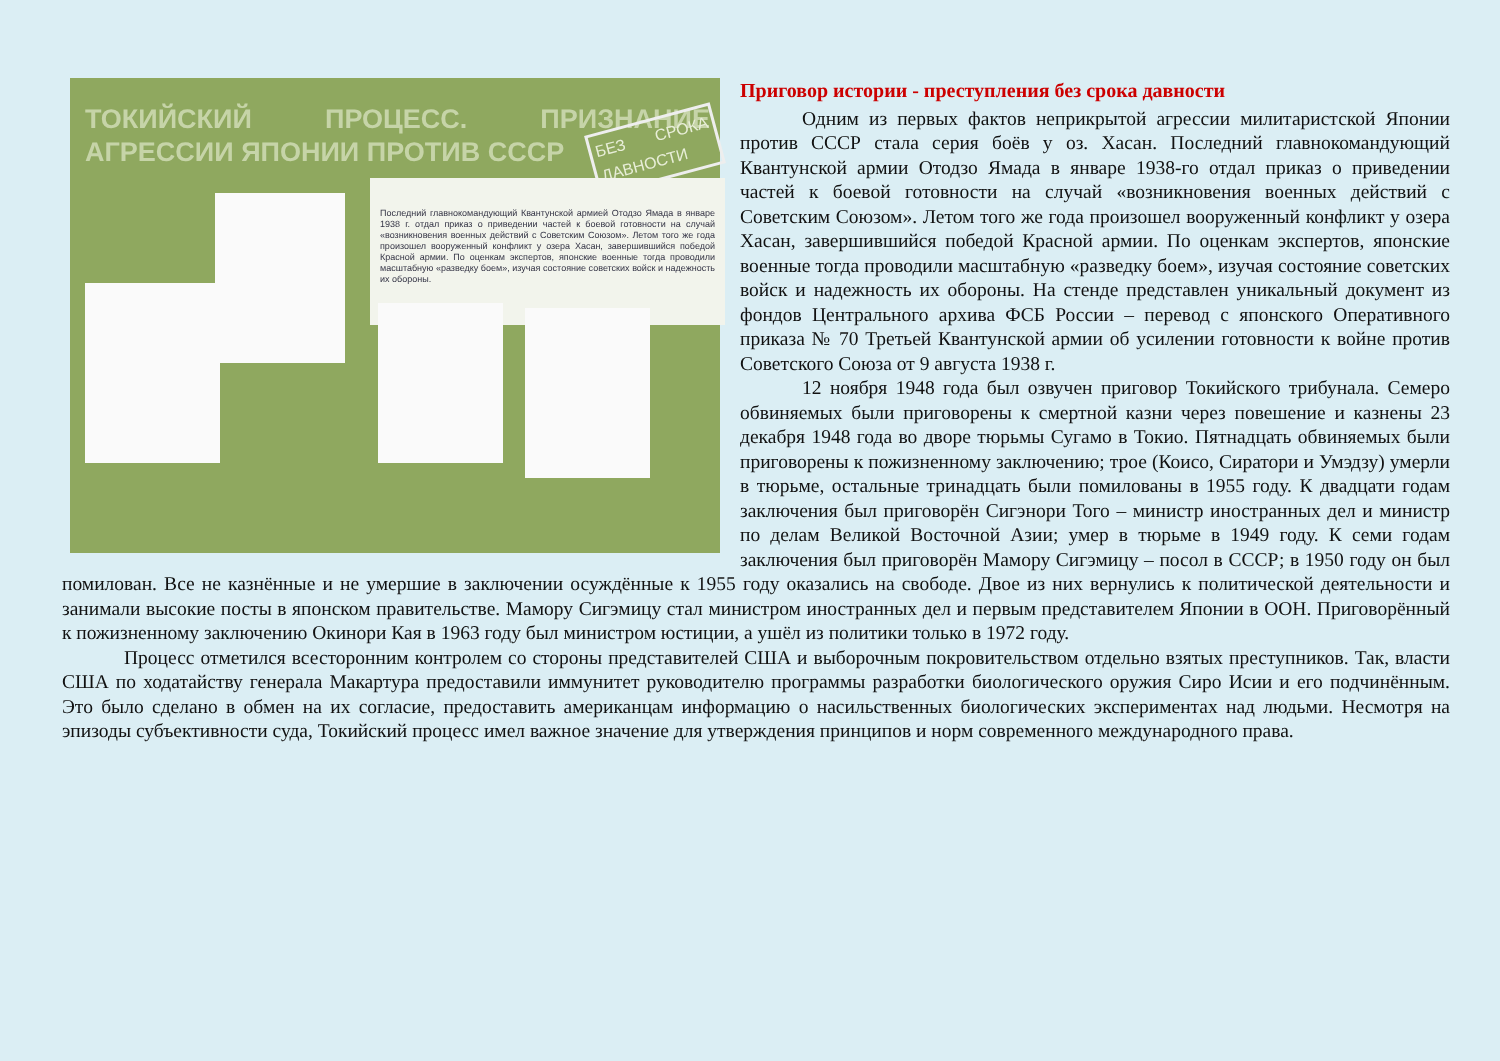ТОКИЙСКИЙ ПРОЦЕСС. ПРИЗНАНИЕ АГРЕССИИ ЯПОНИИ ПРОТИВ СССР
БЕЗ СРОКА ДАВНОСТИ
Последний главнокомандующий Квантунской армией Отодзо Ямада в январе 1938 г. отдал приказ о приведении частей к боевой готовности на случай «возникновения военных действий с Советским Союзом». Летом того же года произошел вооруженный конфликт у озера Хасан, завершившийся победой Красной армии. По оценкам экспертов, японские военные тогда проводили масштабную «разведку боем», изучая состояние советских войск и надежность их обороны.
Приговор истории - преступления без срока давности
Одним из первых фактов неприкрытой агрессии милитаристской Японии против СССР стала серия боёв у оз. Хасан. Последний главнокомандующий Квантунской армии Отодзо Ямада в январе 1938-го отдал приказ о приведении частей к боевой готовности на случай «возникновения военных действий с Советским Союзом». Летом того же года произошел вооруженный конфликт у озера Хасан, завершившийся победой Красной армии. По оценкам экспертов, японские военные тогда проводили масштабную «разведку боем», изучая состояние советских войск и надежность их обороны. На стенде представлен уникальный документ из фондов Центрального архива ФСБ России – перевод с японского Оперативного приказа № 70 Третьей Квантунской армии об усилении готовности к войне против Советского Союза от 9 августа 1938 г.
12 ноября 1948 года был озвучен приговор Токийского трибунала. Семеро обвиняемых были приговорены к смертной казни через повешение и казнены 23 декабря 1948 года во дворе тюрьмы Сугамо в Токио. Пятнадцать обвиняемых были приговорены к пожизненному заключению; трое (Коисо, Сиратори и Умэдзу) умерли в тюрьме, остальные тринадцать были помилованы в 1955 году. К двадцати годам заключения был приговорён Сигэнори Того – министр иностранных дел и министр по делам Великой Восточной Азии; умер в тюрьме в 1949 году. К семи годам заключения был приговорён Мамору Сигэмицу – посол в СССР; в 1950 году он был помилован. Все не казнённые и не умершие в заключении осуждённые к 1955 году оказались на свободе. Двое из них вернулись к политической деятельности и занимали высокие посты в японском правительстве. Мамору Сигэмицу стал министром иностранных дел и первым представителем Японии в ООН. Приговорённый к пожизненному заключению Окинори Кая в 1963 году был министром юстиции, а ушёл из политики только в 1972 году.
Процесс отметился всесторонним контролем со стороны представителей США и выборочным покровительством отдельно взятых преступников. Так, власти США по ходатайству генерала Макартура предоставили иммунитет руководителю программы разработки биологического оружия Сиро Исии и его подчинённым. Это было сделано в обмен на их согласие, предоставить американцам информацию о насильственных биологических экспериментах над людьми. Несмотря на эпизоды субъективности суда, Токийский процесс имел важное значение для утверждения принципов и норм современного международного права.